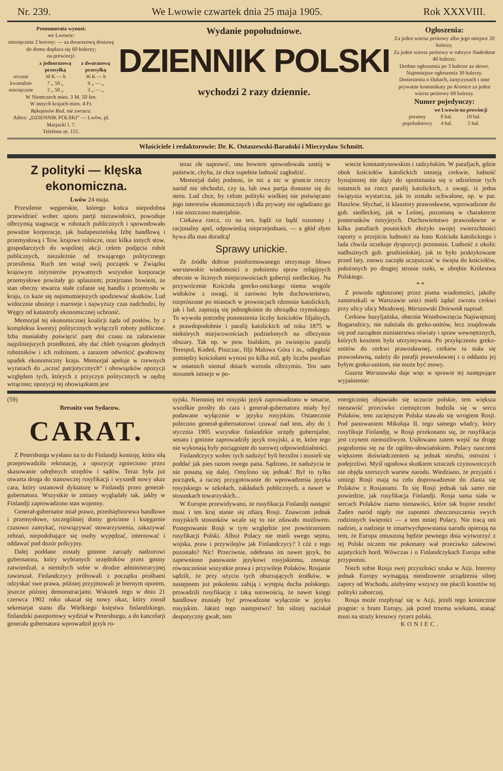Nr. 239. We Lwowie czwartek dnia 25 maja 1905. Rok XXXVIII.
Prenumerata wynosi:
we Lwowie:
miesięcznie 2 korony: — za dwurazową dostawę do domu dopłaca się 60 halerzy;
na prowincji:
| | z jednorazową przesyłką | z dwurazową przesyłką |
| --- | --- | --- |
| rocznie | 30 K — h | 36 K — h |
| kwartalnie | 7 „ 50 „ | 9 „ — „ |
| miesięcznie | 2 „ 50 „ | 3 „ — „ |
W Niemczech mies. 3 M. 50 fen.
W innych krajach mies. 4 Fr.
Rękopisów Red. nie zwraca.
Adres: „DZIENNIK POLSKI“ — Lwów, pl. Marjacki l. 7.
Telefonu nr. 151.
Wydanie popołudniowe.
DZIENNIK POLSKI
wychodzi 2 razy dziennie.
Ogłoszenia:
Za jeden wiersz petitowy albo jego miejsce 20 halerzy.
Za jeden wiersz petitowy w rubryce Nadesłane 40 halerzy.
Drobne ogłoszenia po 3 halerze za słowo. Najmniejsze ogłoszenia 30 halerzy.
Doniesienia o ślubach, zaręczynach i inne prywatne komunikaty po Kronice za jeden wiersz petitowy 60 halerzy.
Numer pojedynczy:
| | we Lwowie | na prowincji |
| --- | --- | --- |
| poranny | 8 hal. | 10 hal. |
| popołudniowy | 4 hal. | 5 hal. |
Właściciele i redaktorowie: Dr. K. Ostaszewski-Barański i Mieczysław Schmitt.
Z polityki — klęska ekonomiczna.
Lwów 24 maja.
Przesilenie węgierskie, którego końca niepodobna przewidzieć wobec uporu partji niezawisłości, powoduje olbrzymią stagnację w robotach publicznych i spowodowało poważne korporacje, jak budapeszteńską Izbę handlową i przemysłową i Tow. krajowe rolnicze, oraz kilka innych stow. gospodarczych do wspólnej akcji celem podjęcia robót publicznych, niezależnie od trwającego politycznego przesilenia. Ruch ten wziął swój początek w Związku krajowym inżynierów prywatnych wszystkie korporacje przemysłowe powitały go aplauzem; przejrzano bowiem, że stan obecny stwarza stałe cofanie się handlu i przemysłu w kraju, co każe się najsmutniejszych spodziewać skutków. Lud widocznie ubożeje i marnieje i najwyższy czas nadchodzi, by Węgry od katastrofy ekonomicznej uchronić.
Memorjał tej ekonomicznej koalicji żąda od posłów, by z kompleksu kwestyj politycznych wyłączyli roboty publiczne. Izba musiałaby poświęcić parę dni czasu na załatwienie najpilniejszych przedłożeń, aby dać chleb tysiącom głodnych robotników i ich rodzinom, a zarazem odwrócić gwałtowny upadek ekonomiczny kraju. Memorjał apeluje w rzewnych wyrazach do „uczuć patrjotycznych“ i obowiązków opozycji względem tych, których z przyczyn politycznych w nędzę wtrącono; opozycji tej obowiązkiem jest
teraz złe naprawić, ona bowiem spowodowała zastój w państwie, chyba, że chce zupełnie ludność zagłodzić.
Memorjał dalej podnosi, że nic a nic w gruncie rzeczy naród nie obchodzi, czy ta, lub owa partja dostanie się do steru. Lud chce, by celom polityki wielkiej nie poświęcano jego interesów ekonomicznych i dla prywaty nie ogładzano go i nie niszczono materjalnie.
Ciekawa rzecz, co na ten, bądź co bądź rozumny i racjonalny apel, odpowiedzą nieprzejednani, — a głód złym bywa dla mas doradcą!
Sprawy unickie.
Ze źródła dobrze poinformowanego otrzymuje Słowo warszawskie wiadomości o położeniu spraw religijnych obecnie w licznych miejscowościach gubernji siedleckiej. Na przywrócenie Kościoła grecko-unickiego niema wogóle widoków z uwagi, iż zarówno byłe duchowieństwo, rozprószone po miastach w prowincjach rdzennie katolickich, jak i lud, zapisują się jednogłośnie do obrządku rzymskiego. To wywoła potrzebę pomnożenia liczby kościołów filjalnych, a prawdopodobnie i parafij katolickich od roku 1875 w niektórych miejscowościach podzielonych na olbrzymie obszary. Tak np. w pow. bialskim, po zwinięciu parafji Terespol, Kodeń, Piszczac, filji Malowa Góra i in., odległość pomiędzy kościołami wynosi po kilka mil, gdy liczba parafian w ostatnich niemal dniach wzrosła olbrzymio. Ten sam stosunek istnieje w po-
wiecie konstantynowskim i radzyńskim. W parafjach, gdzie obok kościołów katolickich istnieją cerkwie, ludność bynajmniej nie dąży do upominania się o udzielenie tych ostatnich na rzecz parafij katolickich, z uwagi, iż jedna świątynia wystarcza, jak to zostało uchwalone, np. w par. Huszlew. Słychać, iż klasztory prawosławne, wprowadzone do gub. siedleckiej, jak w Leśnej, pozostaną w charakterze posterunków misyjnych. Duchowieństwo prawosławne w kilku parafiach pounickich złożyło swojej zwierzchności raporty o przejściu ludności na łono Kościoła katolickiego i lada chwila oczekuje dyspozycji przenosin. Ludność z okolic nadbużnych gub. grodzieńskiej, jak to było praktykowane przed laty, znowu zaczęła uczęszczać w święta do kościołów, położonych po drugiej stronie rzeki, w obrębie Królestwa Polskiego.
* *
Z powodu ogłoszonej przez pisma wiadomości, jakoby zamieszkali w Warszawie unici mieli żądać zwrotu cerkwi przy ulicy ulicy Miodowej, Warszawski Dniewnik napisał:
Cerkiew bazyljańska, obecnie Wniebowzięcia Najświętszej Bogarodzicy, nie należała do greko-unitów, lecz znajdowała się pod zarządem ministerstwa oświaty i spraw wewnętrznych, których kosztem była utrzymywana. Po przyłączeniu greko-unitów do cerkwi prawosławnej, cerkiew ta stała się prawosławną, należy do parafji prawosławnej i o oddaniu jej byłym greko-unitom, nie może być mowy.
Gazeta Warszawska daje więc w sprawie tej następujące wyjaśnienie:
(59)
Bresnitz von Sydacow.
CARAT.
Z Petersburga wysłano na to do Finlandji komisję, która siłą przeprowadziła rekrutację, a opozycję zgnieciono przez skasowanie odrębnych urzędów i sądów. Teraz była już otwarta droga do stanowczej rusyfikacji i wyszedł nowy ukaz cara, który ustanowił dyktaturę w Finlandji przez generał-gubernatora. Wszystkie te zmiany wyglądały tak, jakby w Finlandji zaprowadzono stan wojenny.
Generał-gubernator miał prawo, przedsiębiorstwa handlowe i przemysłowe, szczególniej domy gościnne i księgarnie czasowo zamykać, rozwiązywać stowarzyszenia, zakazywać zebrań, niepodobające się osoby wypędzać, internować i oddawać pod dozór policyjny.
Dalej poddane zostały gminne zarządy nadzorowi gubernatora, który wybranych urzędników przez gminy zatwierdzał, a niemiłych sobie w drodze administracyjnej zawieszał. Finlandczycy próbowali z początku prośbami odzyskać swe prawa, później przyjmowali je biernym oporem, jeszcze później demonstracjami. Wskutek tego w dniu 21 czerwca 1902 roku ukazał się nowy ukaz, który znosił sekretarjat stanu dla Wielkiego księstwa finlandzkiego, finlandzki paszportowy wydział w Petersburgu, a do kancelarji generała gubernatora wprowadził język ro-
syjski. Niemniej też rosyjski język zaprowadzono w senacie, wszelkie prośby do cara i generał-gubernatora miały być podawane wyłącznie w języku rosyjskim. Ostatecznie polecono generał-gubernatorowi czuwać nad tem, aby do 1 stycznia 1905 wszystkie finlandzkie urzędy gubernjalne, senatu i gminne zaprowadziły język rosyjski, a te, które tego nie wykonają były pociągnięte do surowej odpowiedzialności.
Finlandczycy wobec tych nadużyć byli bezsilni i musieli się poddać jak pies razom swego pana. Sądzono, że nadużycia te nie posuną się dalej. Omylono się jednak! Był to tylko początek, a raczej przygotowanie do wprowadzenia języka rosyjskiego w szkołach, zakładach publicznych, a nawet w stosunkach towarzyskich...
W Europie przewidywano, że rusyfikacja Finlandji nastąpić musi i ten kraj stanie się ofiarą Rosji. Znawcom jednak rosyjskich stosunków wcale się to nie zdawało możliwem. Postępowanie Rosji w tym względzie jest powtórzeniem rusyfikacji Polski. Alboż Polacy nie mieli swego sejmu, wojska, praw i przywilejów jak Finlandczycy? I cóż z tego pozostało? Nic! Przeciwnie, odebrano im nawet język, bo zapewniono panowanie językowi rosyjskiemu, znosząc równocześnie wszystkie prawa i przywileje Polaków. Rosjanie sądzili, że przy użyciu tych oburzających środków, w następnem już pokoleniu zabiją i wytępią ducha polskiego, prowadzili rusyfikację z taką surowością, że nawet księgi handlowe musiały być prowadzone wyłącznie w języku rosyjskim. Jakież tego następstwo? Im silniej naciskał despotyczny gwałt, tem
energiczniej objawiało się uczucie polskie, tem większa nienawiść przeciwko ciemiężcom budziła się w sercu Polaków, tem zaciętszym Polska stawała się wrogiem Rosji. Pod panowaniem Mikołaja II. tego samego władcy, który rusyfikuje Finlandję, w Rosji przekonano się, że rusyfikacja jest czynem niemożliwym. Usiłowano zatem wejść na drogę pogodzenia się na tle ogólno-słowiańskiem. Polacy nauczeni większem doświadczeniem są jednak nieufni, ostrożni i podejrzliwi. Myśl ugodowa skutkiem sztuczek czynowniczych nie objęła szerszych warstw narodu. Wiedziano, że przyjaźń i umizgi Rosji mają na celu doprowadzenie do zlania się Polaków z Rosjanami. To się Rosji jednak tak samo nie powiedzie, jak rusyfikacja Finlandji. Rosja sama siała w sercach Polaków ziarno nienawiści, które tak bujnie zeszło! Żaden naród nigdy nie zapomni zbezczeszczenia swych rodzinnych świętości — a tem mniej Polacy. Nie tracą oni nadziei, a nadzieje te zmartwychpowstania narodu opierają na tem, że Europa zmuszoną będzie pewnego dnia wytworzyć z tej Polski niczem nie pokonany wał przeciwko zalewowi azjatyckich hord. Wówczas i o Finlandczykach Europa sobie przypomni.
Niech sobie Rosja swej przyszłości szuka w Azji. Interesy jednak Europy wymagają nieodzownie urządzenia silnej zapory od Wschodu, ażebyśmy wszyscy nie płacili kosztów tej polityki zaborczej.
Rosja może rozpłynąć się w Azji, jeżeli tego koniecznie pragnie: u bram Europy, jak przed trzema wiekami, stanąć musi na straży kresowy rycerz polski.
KONIEC.